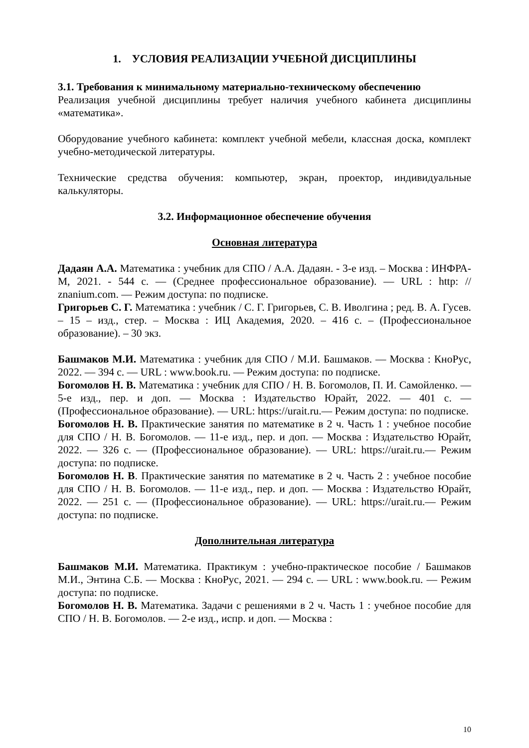1. УСЛОВИЯ РЕАЛИЗАЦИИ УЧЕБНОЙ ДИСЦИПЛИНЫ
3.1. Требования к минимальному материально-техническому обеспечению
Реализация учебной дисциплины требует наличия учебного кабинета дисциплины «математика».
Оборудование учебного кабинета: комплект учебной мебели, классная доска, комплект учебно-методической литературы.
Технические средства обучения: компьютер, экран, проектор, индивидуальные калькуляторы.
3.2. Информационное обеспечение обучения
Основная литература
Дадаян А.А. Математика : учебник для СПО / А.А. Дадаян. - 3-е изд. – Москва : ИНФРА-М, 2021. - 544 с. — (Среднее профессиональное образование). — URL : http: // znanium.com. — Режим доступа: по подписке.
Григорьев С. Г. Математика : учебник / С. Г. Григорьев, С. В. Иволгина ; ред. В. А. Гусев. – 15 – изд., стер. – Москва : ИЦ Академия, 2020. – 416 с. – (Профессиональное образование). – 30 экз.
Башмаков М.И. Математика : учебник для СПО / М.И. Башмаков. — Москва : КноРус, 2022. — 394 с. — URL : www.book.ru. — Режим доступа: по подписке.
Богомолов Н. В. Математика : учебник для СПО / Н. В. Богомолов, П. И. Самойленко. — 5-е изд., пер. и доп. — Москва : Издательство Юрайт, 2022. — 401 с. — (Профессиональное образование). — URL: https://urait.ru.— Режим доступа: по подписке.
Богомолов Н. В. Практические занятия по математике в 2 ч. Часть 1 : учебное пособие для СПО / Н. В. Богомолов. — 11-е изд., пер. и доп. — Москва : Издательство Юрайт, 2022. — 326 с. — (Профессиональное образование). — URL: https://urait.ru.— Режим доступа: по подписке.
Богомолов Н. В. Практические занятия по математике в 2 ч. Часть 2 : учебное пособие для СПО / Н. В. Богомолов. — 11-е изд., пер. и доп. — Москва : Издательство Юрайт, 2022. — 251 с. — (Профессиональное образование). — URL: https://urait.ru.— Режим доступа: по подписке.
Дополнительная литература
Башмаков М.И. Математика. Практикум : учебно-практическое пособие / Башмаков М.И., Энтина С.Б. — Москва : КноРус, 2021. — 294 с. — URL : www.book.ru. — Режим доступа: по подписке.
Богомолов Н. В. Математика. Задачи с решениями в 2 ч. Часть 1 : учебное пособие для СПО / Н. В. Богомолов. — 2-е изд., испр. и доп. — Москва :
10